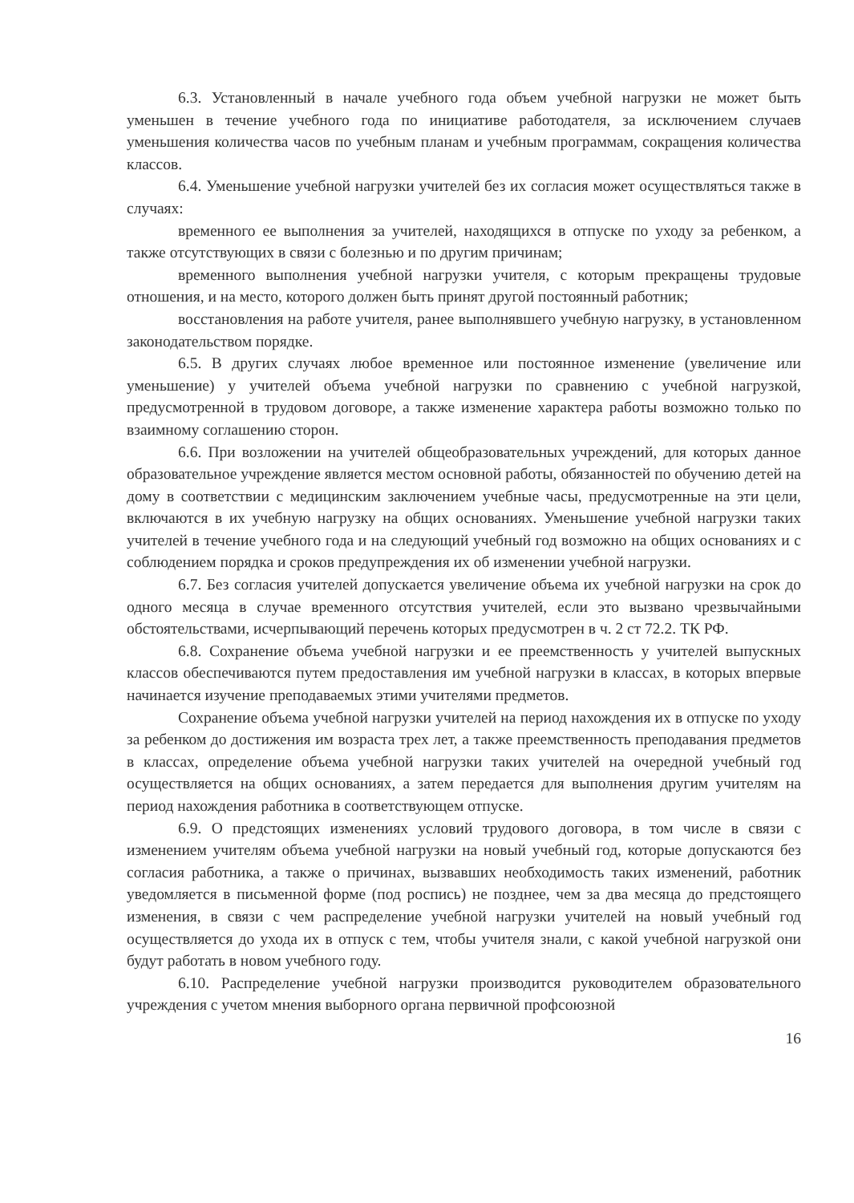6.3. Установленный в начале учебного года объем учебной нагрузки не может быть уменьшен в течение учебного года по инициативе работодателя, за исключением случаев уменьшения количества часов по учебным планам и учебным программам, сокращения количества классов.
6.4. Уменьшение учебной нагрузки учителей без их согласия может осуществляться также в случаях:
временного ее выполнения за учителей, находящихся в отпуске по уходу за ребенком, а также отсутствующих в связи с болезнью и по другим причинам;
временного выполнения учебной нагрузки учителя, с которым прекращены трудовые отношения, и на место, которого должен быть принят другой постоянный работник;
восстановления на работе учителя, ранее выполнявшего учебную нагрузку, в установленном законодательством порядке.
6.5. В других случаях любое временное или постоянное изменение (увеличение или уменьшение) у учителей объема учебной нагрузки по сравнению с учебной нагрузкой, предусмотренной в трудовом договоре, а также изменение характера работы возможно только по взаимному соглашению сторон.
6.6. При возложении на учителей общеобразовательных учреждений, для которых данное образовательное учреждение является местом основной работы, обязанностей по обучению детей на дому в соответствии с медицинским заключением учебные часы, предусмотренные на эти цели, включаются в их учебную нагрузку на общих основаниях. Уменьшение учебной нагрузки таких учителей в течение учебного года и на следующий учебный год возможно на общих основаниях и с соблюдением порядка и сроков предупреждения их об изменении учебной нагрузки.
6.7. Без согласия учителей допускается увеличение объема их учебной нагрузки на срок до одного месяца в случае временного отсутствия учителей, если это вызвано чрезвычайными обстоятельствами, исчерпывающий перечень которых предусмотрен в ч. 2 ст 72.2. ТК РФ.
6.8. Сохранение объема учебной нагрузки и ее преемственность у учителей выпускных классов обеспечиваются путем предоставления им учебной нагрузки в классах, в которых впервые начинается изучение преподаваемых этими учителями предметов.
Сохранение объема учебной нагрузки учителей на период нахождения их в отпуске по уходу за ребенком до достижения им возраста трех лет, а также преемственность преподавания предметов в классах, определение объема учебной нагрузки таких учителей на очередной учебный год осуществляется на общих основаниях, а затем передается для выполнения другим учителям на период нахождения работника в соответствующем отпуске.
6.9. О предстоящих изменениях условий трудового договора, в том числе в связи с изменением учителям объема учебной нагрузки на новый учебный год, которые допускаются без согласия работника, а также о причинах, вызвавших необходимость таких изменений, работник уведомляется в письменной форме (под роспись) не позднее, чем за два месяца до предстоящего изменения, в связи с чем распределение учебной нагрузки учителей на новый учебный год осуществляется до ухода их в отпуск с тем, чтобы учителя знали, с какой учебной нагрузкой они будут работать в новом учебного году.
6.10. Распределение учебной нагрузки производится руководителем образовательного учреждения с учетом мнения выборного органа первичной профсоюзной
16